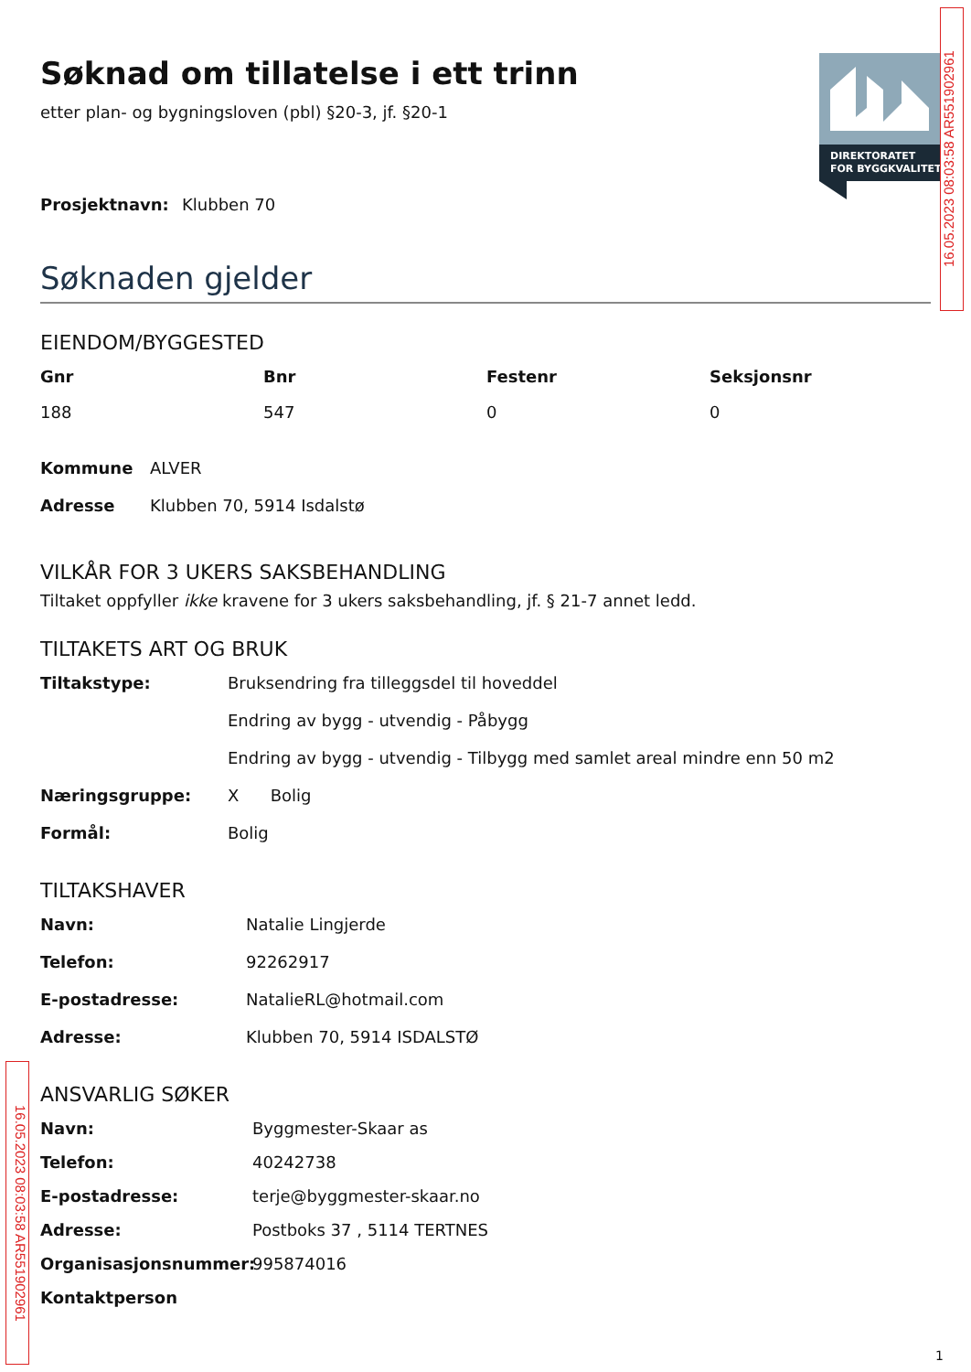16.05.2023 08:03:58 AR551902961
16.05.2023 08:03:58 AR551902961
DIREKTORATET
FOR BYGGKVALITET
Søknad om tillatelse i ett trinn
etter plan- og bygningsloven (pbl) §20-3, jf. §20-1
Prosjektnavn: Klubben 70
Søknaden gjelder
EIENDOM/BYGGESTED
Gnr Bnr Festenr Seksjonsnr 188 547 0 0
Kommune ALVER Adresse Klubben 70, 5914 Isdalstø
VILKÅR FOR 3 UKERS SAKSBEHANDLING
Tiltaket oppfyller ikke kravene for 3 ukers saksbehandling, jf. § 21-7 annet ledd.
TILTAKETS ART OG BRUK
Tiltakstype: Bruksendring fra tilleggsdel til hoveddel Endring av bygg - utvendig - Påbygg Endring av bygg - utvendig - Tilbygg med samlet areal mindre enn 50 m2 Næringsgruppe: X Bolig Formål: Bolig
TILTAKSHAVER
Navn: Natalie Lingjerde Telefon: 92262917 E-postadresse: NatalieRL@hotmail.com Adresse: Klubben 70, 5914 ISDALSTØ
ANSVARLIG SØKER
Navn: Byggmester-Skaar as Telefon: 40242738 E-postadresse: terje@byggmester-skaar.no Adresse: Postboks 37 , 5114 TERTNES Organisasjonsnummer: 995874016 Kontaktperson
1